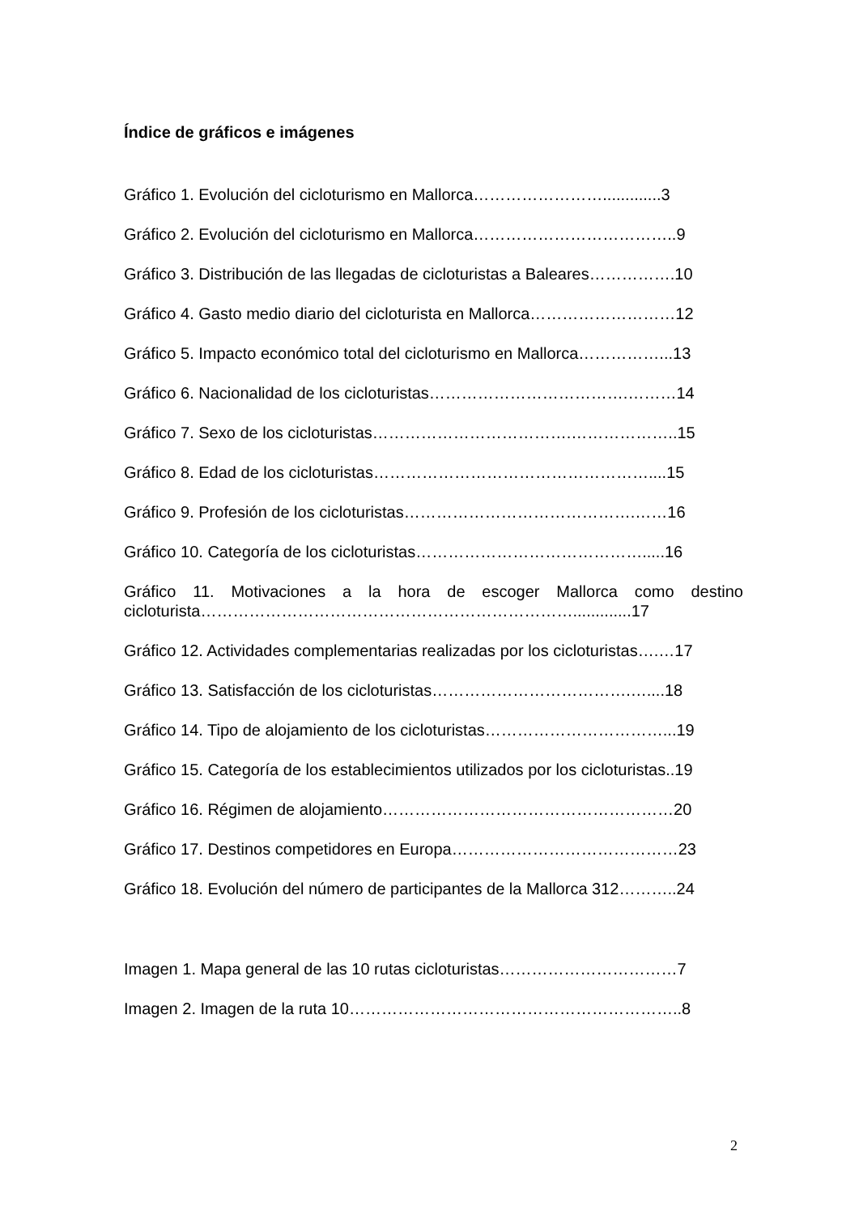Índice de gráficos e imágenes
Gráfico 1. Evolución del cicloturismo en Mallorca…………………….............3
Gráfico 2. Evolución del cicloturismo en Mallorca………………………………..9
Gráfico 3. Distribución de las llegadas de cicloturistas a Baleares…………….10
Gráfico 4. Gasto medio diario del cicloturista en Mallorca………………………12
Gráfico 5. Impacto económico total del cicloturismo en Mallorca……………...13
Gráfico 6. Nacionalidad de los cicloturistas……………………………….………14
Gráfico 7. Sexo de los cicloturistas……………………………….………………..15
Gráfico 8. Edad de los cicloturistas……………………………………………....15
Gráfico 9. Profesión de los cicloturistas…………………………………….……16
Gráfico 10. Categoría de los cicloturistas…………………………………….....16
Gráfico 11. Motivaciones a la hora de escoger Mallorca como destino cicloturista…………………………………………………………….............17
Gráfico 12. Actividades complementarias realizadas por los cicloturistas….…17
Gráfico 13. Satisfacción de los cicloturistas……………………………….…....18
Gráfico 14. Tipo de alojamiento de los cicloturistas……………………………...19
Gráfico 15. Categoría de los establecimientos utilizados por los cicloturistas..19
Gráfico 16. Régimen de alojamiento………………………………………………20
Gráfico 17. Destinos competidores en Europa……………………………………23
Gráfico 18. Evolución del número de participantes de la Mallorca 312………..24
Imagen 1. Mapa general de las 10 rutas cicloturistas……………………………7
Imagen 2. Imagen de la ruta 10……………………………………………………..8
2